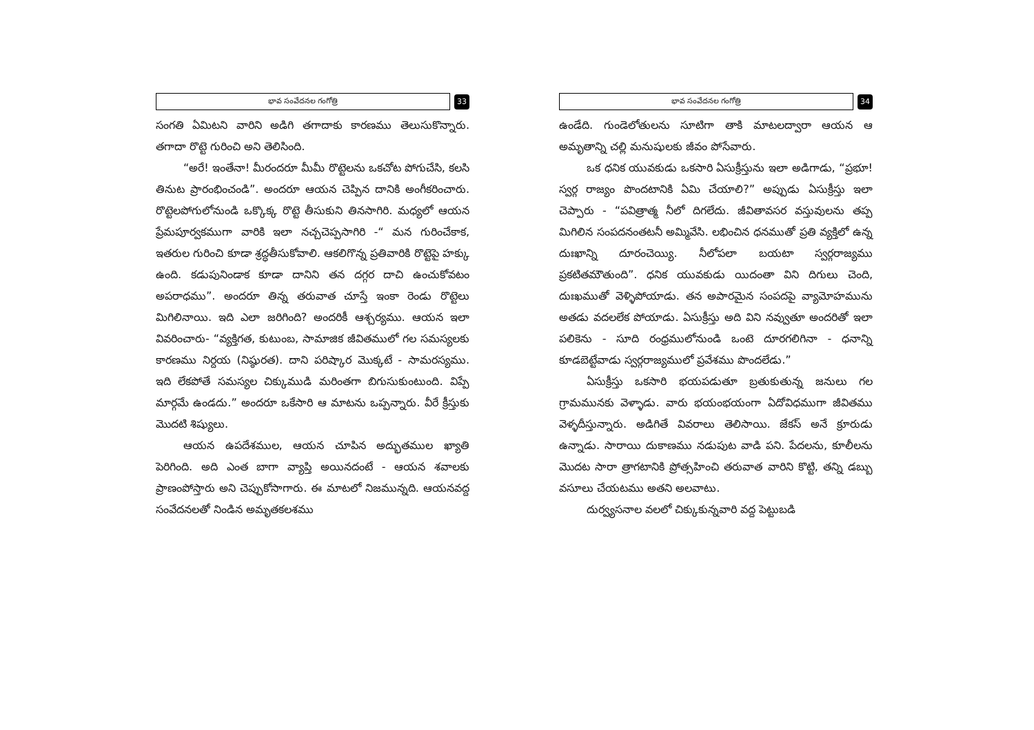భావ సంవేదనల గంగోత్రి
33
సంగతి ఏమిటని వారిని అడిగి తగాదాకు కారణము తెలుసుకొన్నారు. తగాదా రొట్టె గురించి అని తెలిసింది.
“అరే! ఇంతేనా! మీరందరూ మీమీ రొట్టెలను ఒకచోట పోగుచేసి, కలసి తినుట ప్రారంభించండి”. అందరూ ఆయన చెప్పిన దానికి అంగీకరించారు. రొట్టెలపోగులోనుండి ఒక్కొక్క రొట్టె తీసుకుని తినసాగిరి. మధ్యలో ఆయన ప్రేమపూర్వకముగా వారికి ఇలా నచ్చచెప్పసాగిరి -“ మన గురించేకాక, ఇతరుల గురించి కూడా శ్రద్ధతీసుకోవాలి. ఆకలిగొన్న ప్రతివారికి రొట్టెపై హక్కు ఉంది. కడుపునిండాక కూడా దానిని తన దగ్గర దాచి ఉంచుకోవటం అపరాధము”. అందరూ తిన్న తరువాత చూస్తే ఇంకా రెండు రొట్టెలు మిగిలినాయి. ఇది ఎలా జరిగింది? అందరికీ ఆశ్చర్యము. ఆయన ఇలా వివరించారు- “వ్యక్తిగత, కుటుంబ, సామాజిక జీవితములో గల సమస్యలకు కారణము నిర్దయ (నిష్ఠురత). దాని పరిష్కార మొక్కటే - సామరస్యము. ఇది లేకపోతే సమస్యల చిక్కుముడి మరింతగా బిగుసుకుంటుంది. విప్పే మార్గమే ఉండదు.” అందరూ ఒకేసారి ఆ మాటను ఒప్పన్నారు. వీరే క్రీస్తుకు మొదటి శిష్యులు.
ఆయన ఉపదేశముల, ఆయన చూపిన అద్భుతముల ఖ్యాతి పెరిగింది. అది ఎంత బాగా వ్యాప్తి అయినదంటే - ఆయన శవాలకు ప్రాణంపోస్తారు అని చెప్పుకోసాగారు. ఈ మాటలో నిజమున్నది. ఆయనవద్ద సంవేదనలతో నిండిన అమృతకలశము
భావ సంవేదనల గంగోత్రి
34
ఉండేది. గుండెలోతులను సూటిగా తాకి మాటలద్వారా ఆయన ఆ అమృతాన్ని చల్లి మనుషులకు జీవం పోసేవారు.
ఒక ధనిక యువకుడు ఒకసారి ఏసుక్రీస్తును ఇలా అడిగాడు, “ప్రభూ! స్వర్గ రాజ్యం పొందటానికి ఏమి చేయాలి?” అప్పుడు ఏసుక్రీస్తు ఇలా చెప్పారు - “పవిత్రాత్మ నీలో దిగలేదు. జీవితావసర వస్తువులను తప్ప మిగిలిన సంపదనంతటనీ అమ్మివేసి. లభించిన ధనముతో ప్రతి వ్యక్తిలో ఉన్న దుఃఖాన్ని దూరంచెయ్యి. నీలోపలా బయటా స్వర్గరాజ్యము ప్రకటితమౌతుంది”. ధనిక యువకుడు యిదంతా విని దిగులు చెంది, దుఃఖముతో వెళ్ళిపోయాడు. తన అపారమైన సంపదపై వ్యామోహమును అతడు వదలలేక పోయాడు. ఏసుక్రీస్తు అది విని నవ్వుతూ అందరితో ఇలా పలికెను - సూది రంధ్రములోనుండి ఒంటె దూరగలిగినా - ధనాన్ని కూడబెట్టేవాడు స్వర్గరాజ్యములో ప్రవేశము పొందలేడు.”
ఏసుక్రీస్తు ఒకసారి భయపడుతూ బ్రతుకుతున్న జనులు గల గ్రామమునకు వెళ్ళాడు. వారు భయంభయంగా ఏదోవిధముగా జీవితము వెళ్ళదీస్తున్నారు. అడిగితే వివరాలు తెలిసాయి. జేకస్ అనే క్రూరుడు ఉన్నాడు. సారాయి దుకాణము నడుపుట వాడి పని. పేదలను, కూలీలను మొదట సారా త్రాగటానికి ప్రోత్సహించి తరువాత వారిని కొట్టి, తన్ని డబ్బు వసూలు చేయటము అతని అలవాటు.
దుర్వ్యసనాల వలలో చిక్కుకున్నవారి వద్ద పెట్టుబడి